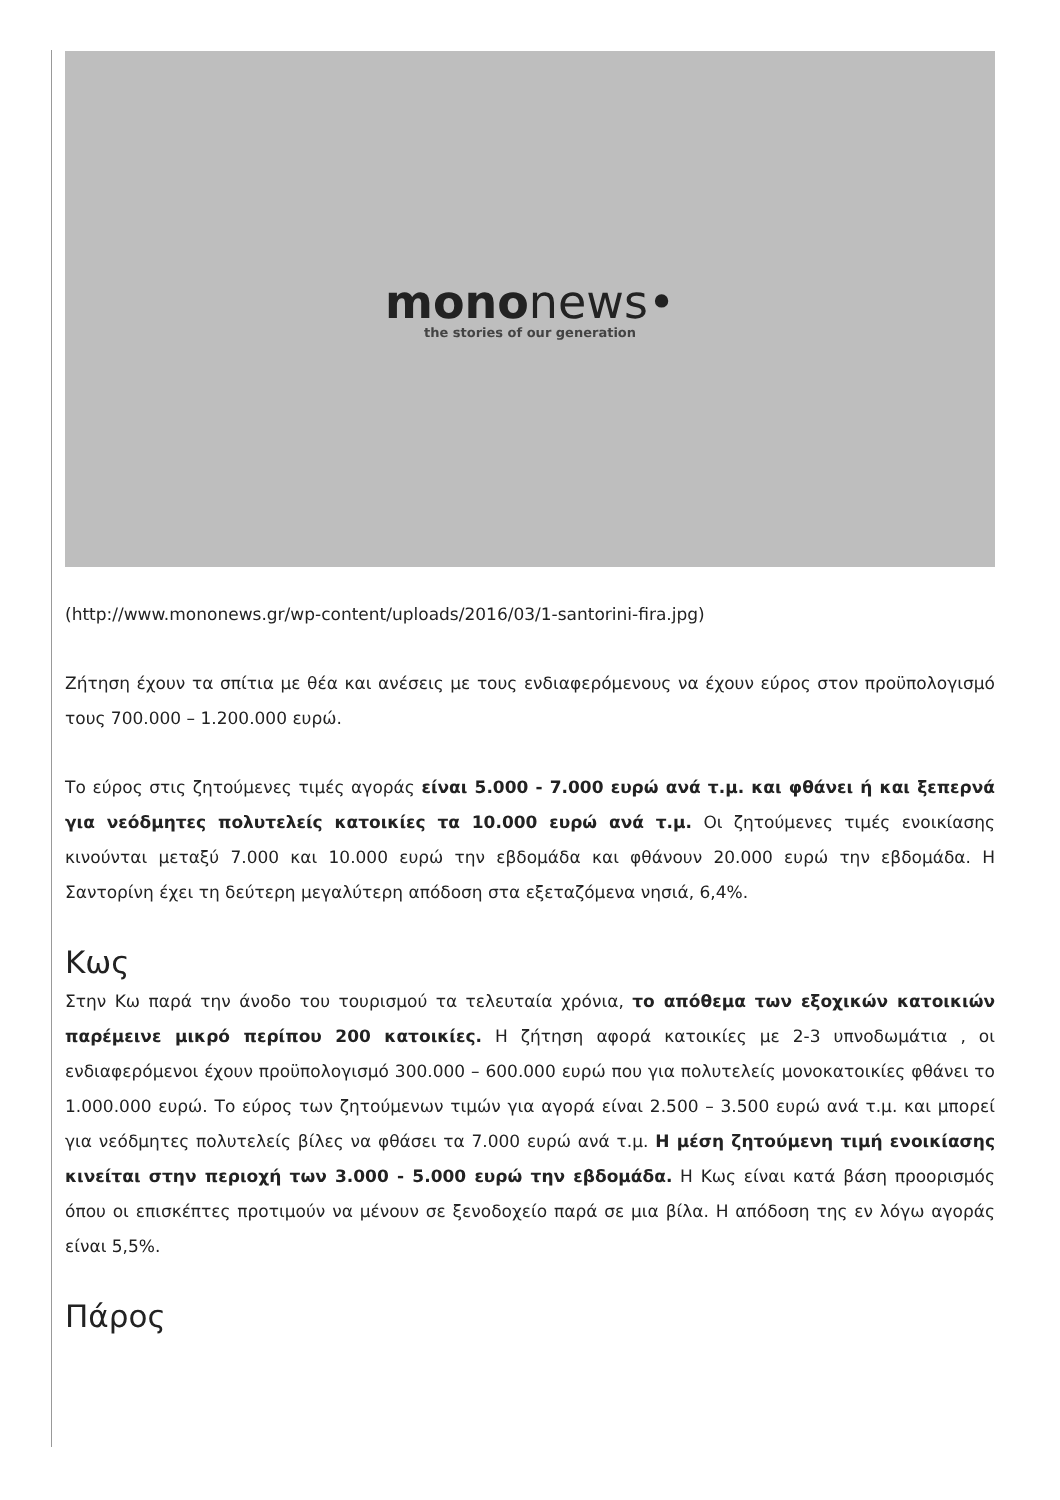mononews•
the stories of our generation
(http://www.mononews.gr/wp-content/uploads/2016/03/1-santorini-fira.jpg)
Ζήτηση έχουν τα σπίτια με θέα και ανέσεις με τους ενδιαφερόμενους να έχουν εύρος στον προϋπολογισμό τους 700.000 – 1.200.000 ευρώ.
Το εύρος στις ζητούμενες τιμές αγοράς είναι 5.000 - 7.000 ευρώ ανά τ.μ. και φθάνει ή και ξεπερνά για νεόδμητες πολυτελείς κατοικίες τα 10.000 ευρώ ανά τ.μ. Οι ζητούμενες τιμές ενοικίασης κινούνται μεταξύ 7.000 και 10.000 ευρώ την εβδομάδα και φθάνουν 20.000 ευρώ την εβδομάδα. Η Σαντορίνη έχει τη δεύτερη μεγαλύτερη απόδοση στα εξεταζόμενα νησιά, 6,4%.
Κως
Στην Κω παρά την άνοδο του τουρισμού τα τελευταία χρόνια, το απόθεμα των εξοχικών κατοικιών παρέμεινε μικρό περίπου 200 κατοικίες. Η ζήτηση αφορά κατοικίες με 2-3 υπνοδωμάτια , οι ενδιαφερόμενοι έχουν προϋπολογισμό 300.000 – 600.000 ευρώ που για πολυτελείς μονοκατοικίες φθάνει το 1.000.000 ευρώ. Το εύρος των ζητούμενων τιμών για αγορά είναι 2.500 – 3.500 ευρώ ανά τ.μ. και μπορεί για νεόδμητες πολυτελείς βίλες να φθάσει τα 7.000 ευρώ ανά τ.μ. Η μέση ζητούμενη τιμή ενοικίασης κινείται στην περιοχή των 3.000 - 5.000 ευρώ την εβδομάδα. Η Κως είναι κατά βάση προορισμός όπου οι επισκέπτες προτιμούν να μένουν σε ξενοδοχείο παρά σε μια βίλα. Η απόδοση της εν λόγω αγοράς είναι 5,5%.
Πάρος